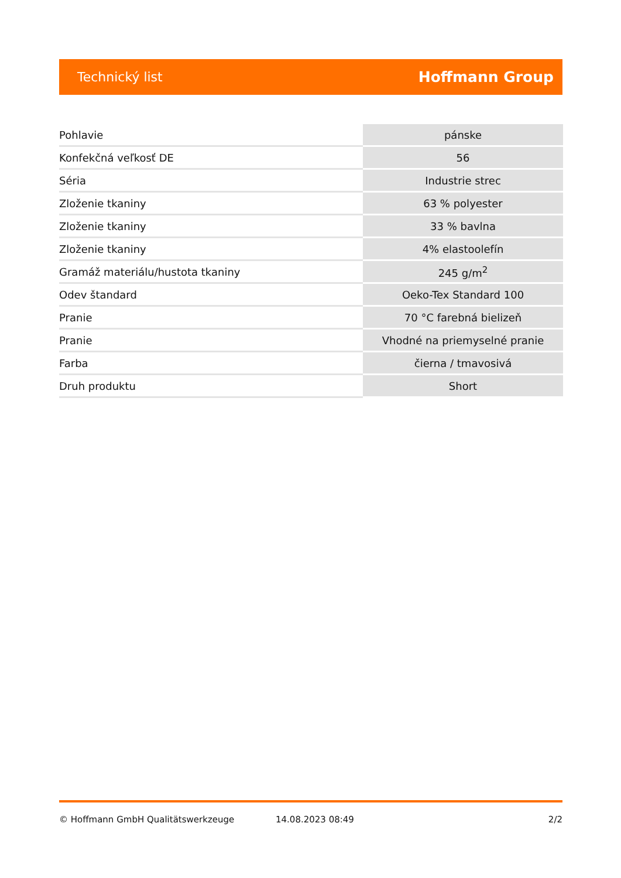Technický list Hoffmann Group
| Pohlavie | pánske |
| Konfekčná veľkosť DE | 56 |
| Séria | Industrie strec |
| Zloženie tkaniny | 63 % polyester |
| Zloženie tkaniny | 33 % bavlna |
| Zloženie tkaniny | 4% elastoolefín |
| Gramáž materiálu/hustota tkaniny | 245 g/m<sup>2</sup> |
| Odev štandard | Oeko-Tex Standard 100 |
| Pranie | 70 °C farebná bielizeň |
| Pranie | Vhodné na priemyselné pranie |
| Farba | čierna / tmavosivá |
| Druh produktu | Short |
© Hoffmann GmbH Qualitätswerkzeuge 14.08.2023 08:49 2/2